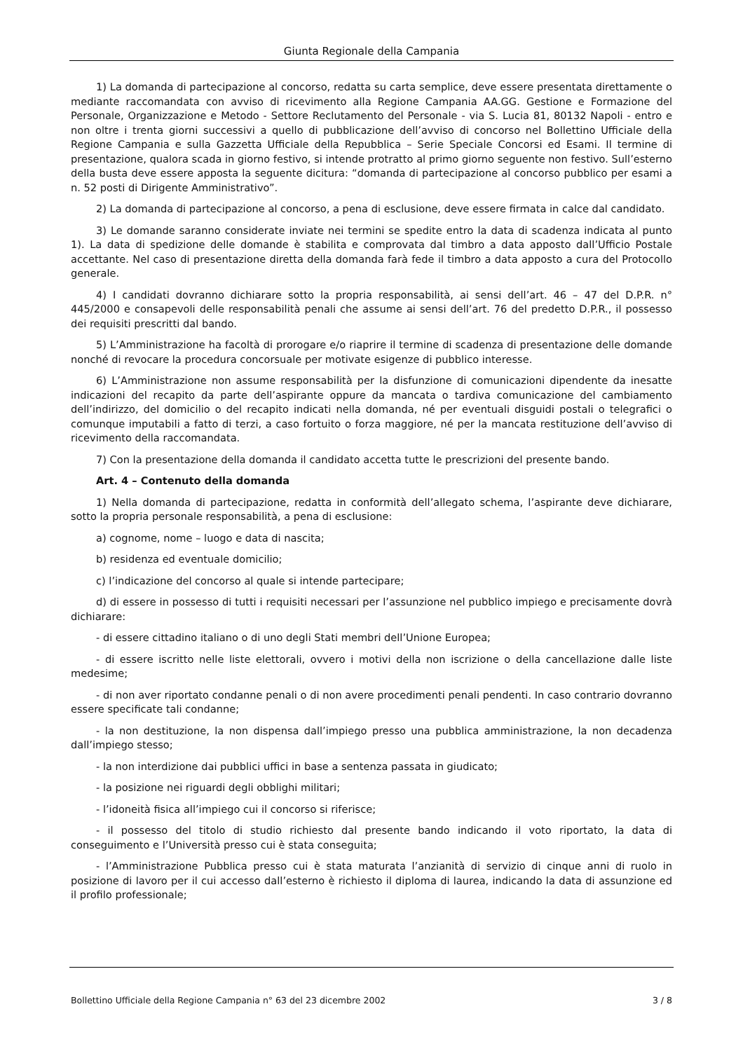Giunta Regionale della Campania
1) La domanda di partecipazione al concorso, redatta su carta semplice, deve essere presentata direttamente o mediante raccomandata con avviso di ricevimento alla Regione Campania AA.GG. Gestione e Formazione del Personale, Organizzazione e Metodo - Settore Reclutamento del Personale - via S. Lucia 81, 80132 Napoli - entro e non oltre i trenta giorni successivi a quello di pubblicazione dell’avviso di concorso nel Bollettino Ufficiale della Regione Campania e sulla Gazzetta Ufficiale della Repubblica – Serie Speciale Concorsi ed Esami. Il termine di presentazione, qualora scada in giorno festivo, si intende protratto al primo giorno seguente non festivo. Sull’esterno della busta deve essere apposta la seguente dicitura: “domanda di partecipazione al concorso pubblico per esami a n. 52 posti di Dirigente Amministrativo”.
2) La domanda di partecipazione al concorso, a pena di esclusione, deve essere firmata in calce dal candidato.
3) Le domande saranno considerate inviate nei termini se spedite entro la data di scadenza indicata al punto 1). La data di spedizione delle domande è stabilita e comprovata dal timbro a data apposto dall’Ufficio Postale accettante. Nel caso di presentazione diretta della domanda farà fede il timbro a data apposto a cura del Protocollo generale.
4) I candidati dovranno dichiarare sotto la propria responsabilità, ai sensi dell’art. 46 – 47 del D.P.R. n° 445/2000 e consapevoli delle responsabilità penali che assume ai sensi dell’art. 76 del predetto D.P.R., il possesso dei requisiti prescritti dal bando.
5) L’Amministrazione ha facoltà di prorogare e/o riaprire il termine di scadenza di presentazione delle domande nonché di revocare la procedura concorsuale per motivate esigenze di pubblico interesse.
6) L’Amministrazione non assume responsabilità per la disfunzione di comunicazioni dipendente da inesatte indicazioni del recapito da parte dell’aspirante oppure da mancata o tardiva comunicazione del cambiamento dell’indirizzo, del domicilio o del recapito indicati nella domanda, né per eventuali disguidi postali o telegrafici o comunque imputabili a fatto di terzi, a caso fortuito o forza maggiore, né per la mancata restituzione dell’avviso di ricevimento della raccomandata.
7) Con la presentazione della domanda il candidato accetta tutte le prescrizioni del presente bando.
Art. 4 – Contenuto della domanda
1) Nella domanda di partecipazione, redatta in conformità dell’allegato schema, l’aspirante deve dichiarare, sotto la propria personale responsabilità, a pena di esclusione:
a) cognome, nome – luogo e data di nascita;
b) residenza ed eventuale domicilio;
c) l’indicazione del concorso al quale si intende partecipare;
d) di essere in possesso di tutti i requisiti necessari per l’assunzione nel pubblico impiego e precisamente dovrà dichiarare:
- di essere cittadino italiano o di uno degli Stati membri dell’Unione Europea;
- di essere iscritto nelle liste elettorali, ovvero i motivi della non iscrizione o della cancellazione dalle liste medesime;
- di non aver riportato condanne penali o di non avere procedimenti penali pendenti. In caso contrario dovranno essere specificate tali condanne;
- la non destituzione, la non dispensa dall’impiego presso una pubblica amministrazione, la non decadenza dall’impiego stesso;
- la non interdizione dai pubblici uffici in base a sentenza passata in giudicato;
- la posizione nei riguardi degli obblighi militari;
- l’idoneità fisica all’impiego cui il concorso si riferisce;
- il possesso del titolo di studio richiesto dal presente bando indicando il voto riportato, la data di conseguimento e l’Università presso cui è stata conseguita;
- l’Amministrazione Pubblica presso cui è stata maturata l’anzianità di servizio di cinque anni di ruolo in posizione di lavoro per il cui accesso dall’esterno è richiesto il diploma di laurea, indicando la data di assunzione ed il profilo professionale;
Bollettino Ufficiale della Regione Campania n° 63 del 23 dicembre 2002 3 / 8